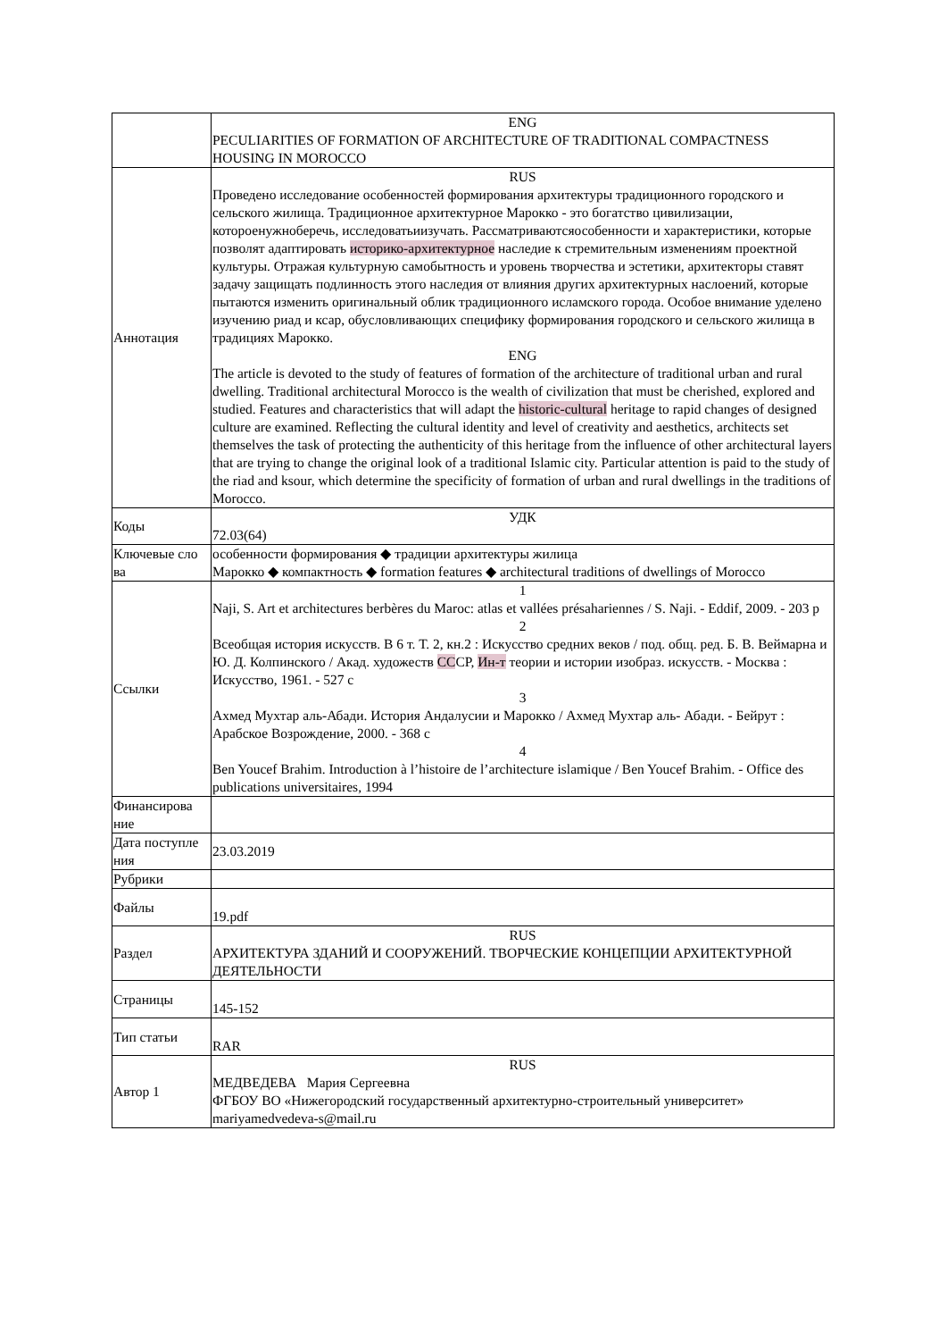| | ENG PECULIARITIES OF FORMATION OF ARCHITECTURE OF TRADITIONAL COMPACTNESS HOUSING IN MOROCCO |
| Аннотация | RUS Проведено исследование особенностей формирования архитектуры традиционного городского и сельского жилища. Традиционное архитектурное Марокко - это богатство цивилизации, котороенужноберечь, исследоватьиизучать. Рассматриваютсяособенности и характеристики, которые позволят адаптировать историко-архитектурное наследие к стремительным изменениям проектной культуры. Отражая культурную самобытность и уровень творчества и эстетики, архитекторы ставят задачу защищать подлинность этого наследия от влияния других архитектурных наслоений, которые пытаются изменить оригинальный облик традиционного исламского города. Особое внимание уделено изучению риад и ксар, обусловливающих специфику формирования городского и сельского жилища в традициях Марокко. ENG The article is devoted to the study of features of formation of the architecture of traditional urban and rural dwelling. Traditional architectural Morocco is the wealth of civilization that must be cherished, explored and studied. Features and characteristics that will adapt the historic-cultural heritage to rapid changes of designed culture are examined. Reflecting the cultural identity and level of creativity and aesthetics, architects set themselves the task of protecting the authenticity of this heritage from the influence of other architectural layers that are trying to change the original look of a traditional Islamic city. Particular attention is paid to the study of the riad and ksour, which determine the specificity of formation of urban and rural dwellings in the traditions of Morocco. |
| Коды | УДК 72.03(64) |
| Ключевые сло ва | особенности формирования ◆ традиции архитектуры жилица Марокко ◆ компактность ◆ formation features ◆ architectural traditions of dwellings of Morocco |
| Ссылки | 1 Naji, S. Art et architectures berbères du Maroc: atlas et vallées présahariennes / S. Naji. - Eddif, 2009. - 203 p 2 Всеобщая история искусств. В 6 т. Т. 2, кн.2 : Искусство средних веков / под. общ. ред. Б. В. Веймарна и Ю. Д. Колпинского / Акад. художеств СС СР, Ин-т теории и истории изобраз. искусств. - Москва : Искусство, 1961. - 527 с 3 Ахмед Мухтар аль-Абади. История Андалусии и Марокко / Ахмед Мухтар аль- Абади. - Бейрут : Арабское Возрождение, 2000. - 368 с 4 Ben Youcef Brahim. Introduction à l’histoire de l’architecture islamique / Ben Youcef Brahim. - Office des publications universitaires, 1994 |
| Финансирова ние | |
| Дата поступле ния | 23.03.2019 |
| Рубрики | |
| Файлы | 19.pdf |
| Раздел | RUS АРХИТЕКТУРА ЗДАНИЙ И СООРУЖЕНИЙ. ТВОРЧЕСКИЕ КОНЦЕПЦИИ АРХИТЕКТУРНОЙ ДЕЯТЕЛЬНОСТИ |
| Страницы | 145-152 |
| Тип статьи | RAR |
| Автор 1 | RUS МЕДВЕДЕВА Мария Сергеевна ФГБОУ ВО «Нижегородский государственный архитектурно-строительный университет» mariyamedvedeva-s@mail.ru |